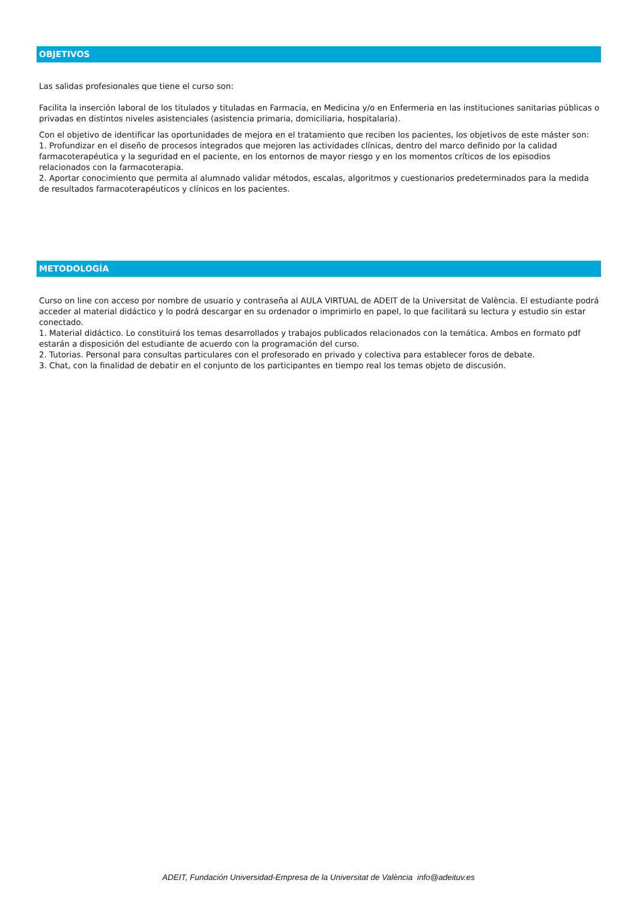OBJETIVOS
Las salidas profesionales que tiene el curso son:
Facilita la inserción laboral de los titulados y tituladas en Farmacia, en Medicina y/o en Enfermeria en las instituciones sanitarias públicas o privadas en distintos niveles asistenciales (asistencia primaria, domiciliaria, hospitalaria).
Con el objetivo de identificar las oportunidades de mejora en el tratamiento que reciben los pacientes, los objetivos de este máster son:
1. Profundizar en el diseño de procesos integrados que mejoren las actividades clínicas, dentro del marco definido por la calidad farmacoterapéutica y la seguridad en el paciente, en los entornos de mayor riesgo y en los momentos críticos de los episodios relacionados con la farmacoterapia.
2. Aportar conocimiento que permita al alumnado validar métodos, escalas, algoritmos y cuestionarios predeterminados para la medida de resultados farmacoterapéuticos y clínicos en los pacientes.
METODOLOGÍA
Curso on line con acceso por nombre de usuario y contraseña al AULA VIRTUAL de ADEIT de la Universitat de València. El estudiante podrá acceder al material didáctico y lo podrá descargar en su ordenador o imprimirlo en papel, lo que facilitará su lectura y estudio sin estar conectado.
1. Material didáctico. Lo constituirá los temas desarrollados y trabajos publicados relacionados con la temática. Ambos en formato pdf estarán a disposición del estudiante de acuerdo con la programación del curso.
2. Tutorias. Personal para consultas particulares con el profesorado en privado y colectiva para establecer foros de debate.
3. Chat, con la finalidad de debatir en el conjunto de los participantes en tiempo real los temas objeto de discusión.
ADEIT, Fundación Universidad-Empresa de la Universitat de València info@adeituv.es